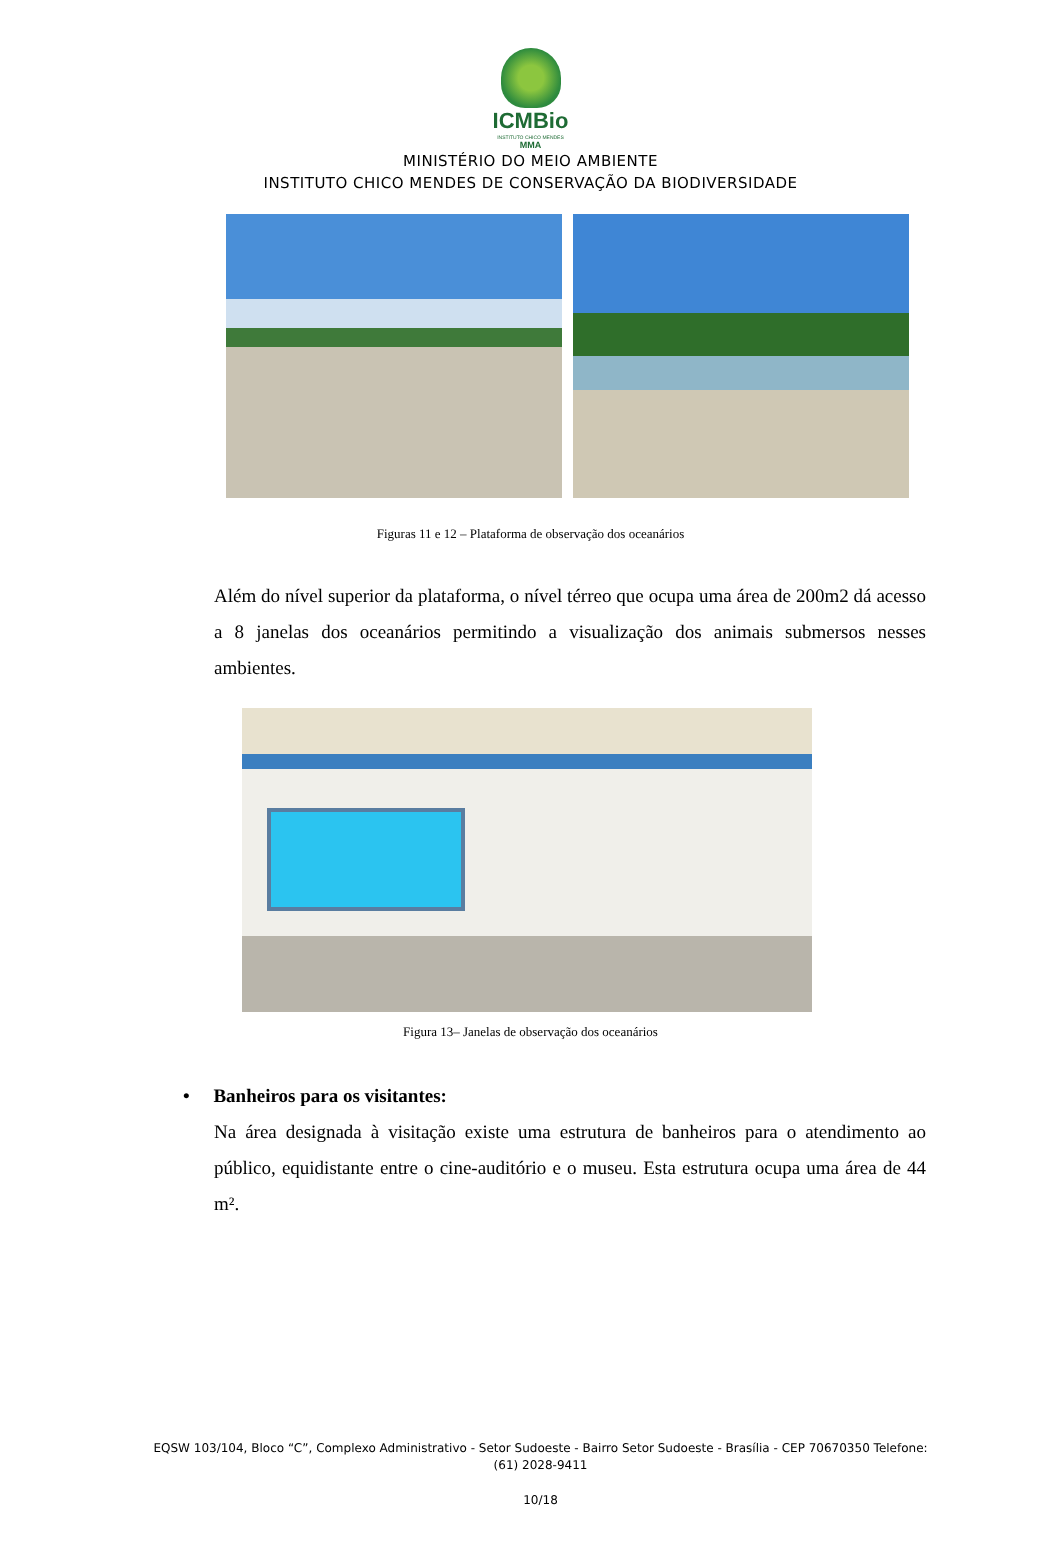ICMBio
INSTITUTO CHICO MENDES
MMA
MINISTÉRIO DO MEIO AMBIENTE
INSTITUTO CHICO MENDES DE CONSERVAÇÃO DA BIODIVERSIDADE
Figuras 11 e 12 – Plataforma de observação dos oceanários
Além do nível superior da plataforma, o nível térreo que ocupa uma área de 200m2 dá acesso a 8 janelas dos oceanários permitindo a visualização dos animais submersos nesses ambientes.
Figura 13– Janelas de observação dos oceanários
• Banheiros para os visitantes:
Na área designada à visitação existe uma estrutura de banheiros para o atendimento ao público, equidistante entre o cine-auditório e o museu. Esta estrutura ocupa uma área de 44 m².
EQSW 103/104, Bloco “C”, Complexo Administrativo - Setor Sudoeste - Bairro Setor Sudoeste - Brasília - CEP 70670350 Telefone: (61) 2028-9411
10/18